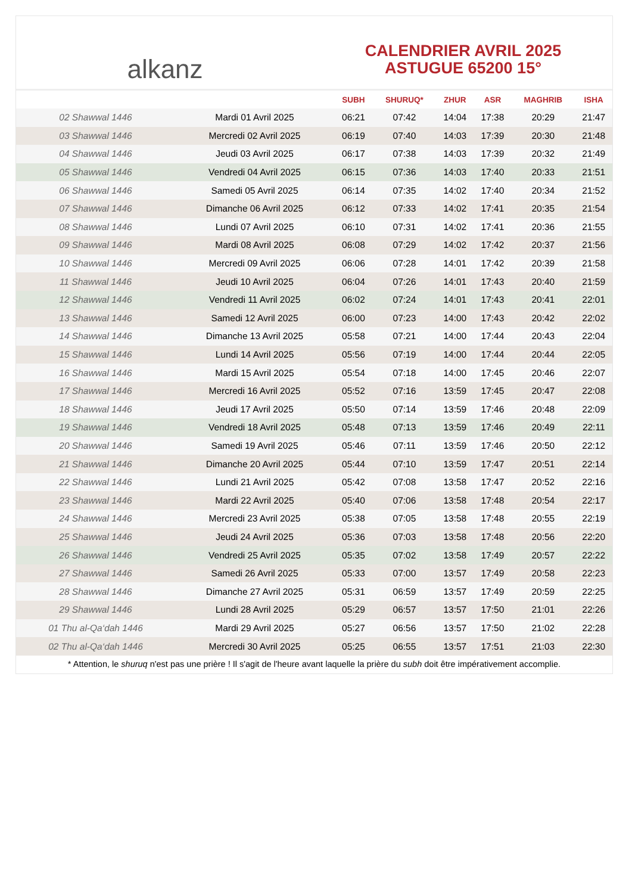alkanz
CALENDRIER AVRIL 2025
ASTUGUE 65200 15°
| | | SUBH | SHURUQ* | ZHUR | ASR | MAGHRIB | ISHA |
| --- | --- | --- | --- | --- | --- | --- | --- |
| 02 Shawwal 1446 | Mardi 01 Avril 2025 | 06:21 | 07:42 | 14:04 | 17:38 | 20:29 | 21:47 |
| 03 Shawwal 1446 | Mercredi 02 Avril 2025 | 06:19 | 07:40 | 14:03 | 17:39 | 20:30 | 21:48 |
| 04 Shawwal 1446 | Jeudi 03 Avril 2025 | 06:17 | 07:38 | 14:03 | 17:39 | 20:32 | 21:49 |
| 05 Shawwal 1446 | Vendredi 04 Avril 2025 | 06:15 | 07:36 | 14:03 | 17:40 | 20:33 | 21:51 |
| 06 Shawwal 1446 | Samedi 05 Avril 2025 | 06:14 | 07:35 | 14:02 | 17:40 | 20:34 | 21:52 |
| 07 Shawwal 1446 | Dimanche 06 Avril 2025 | 06:12 | 07:33 | 14:02 | 17:41 | 20:35 | 21:54 |
| 08 Shawwal 1446 | Lundi 07 Avril 2025 | 06:10 | 07:31 | 14:02 | 17:41 | 20:36 | 21:55 |
| 09 Shawwal 1446 | Mardi 08 Avril 2025 | 06:08 | 07:29 | 14:02 | 17:42 | 20:37 | 21:56 |
| 10 Shawwal 1446 | Mercredi 09 Avril 2025 | 06:06 | 07:28 | 14:01 | 17:42 | 20:39 | 21:58 |
| 11 Shawwal 1446 | Jeudi 10 Avril 2025 | 06:04 | 07:26 | 14:01 | 17:43 | 20:40 | 21:59 |
| 12 Shawwal 1446 | Vendredi 11 Avril 2025 | 06:02 | 07:24 | 14:01 | 17:43 | 20:41 | 22:01 |
| 13 Shawwal 1446 | Samedi 12 Avril 2025 | 06:00 | 07:23 | 14:00 | 17:43 | 20:42 | 22:02 |
| 14 Shawwal 1446 | Dimanche 13 Avril 2025 | 05:58 | 07:21 | 14:00 | 17:44 | 20:43 | 22:04 |
| 15 Shawwal 1446 | Lundi 14 Avril 2025 | 05:56 | 07:19 | 14:00 | 17:44 | 20:44 | 22:05 |
| 16 Shawwal 1446 | Mardi 15 Avril 2025 | 05:54 | 07:18 | 14:00 | 17:45 | 20:46 | 22:07 |
| 17 Shawwal 1446 | Mercredi 16 Avril 2025 | 05:52 | 07:16 | 13:59 | 17:45 | 20:47 | 22:08 |
| 18 Shawwal 1446 | Jeudi 17 Avril 2025 | 05:50 | 07:14 | 13:59 | 17:46 | 20:48 | 22:09 |
| 19 Shawwal 1446 | Vendredi 18 Avril 2025 | 05:48 | 07:13 | 13:59 | 17:46 | 20:49 | 22:11 |
| 20 Shawwal 1446 | Samedi 19 Avril 2025 | 05:46 | 07:11 | 13:59 | 17:46 | 20:50 | 22:12 |
| 21 Shawwal 1446 | Dimanche 20 Avril 2025 | 05:44 | 07:10 | 13:59 | 17:47 | 20:51 | 22:14 |
| 22 Shawwal 1446 | Lundi 21 Avril 2025 | 05:42 | 07:08 | 13:58 | 17:47 | 20:52 | 22:16 |
| 23 Shawwal 1446 | Mardi 22 Avril 2025 | 05:40 | 07:06 | 13:58 | 17:48 | 20:54 | 22:17 |
| 24 Shawwal 1446 | Mercredi 23 Avril 2025 | 05:38 | 07:05 | 13:58 | 17:48 | 20:55 | 22:19 |
| 25 Shawwal 1446 | Jeudi 24 Avril 2025 | 05:36 | 07:03 | 13:58 | 17:48 | 20:56 | 22:20 |
| 26 Shawwal 1446 | Vendredi 25 Avril 2025 | 05:35 | 07:02 | 13:58 | 17:49 | 20:57 | 22:22 |
| 27 Shawwal 1446 | Samedi 26 Avril 2025 | 05:33 | 07:00 | 13:57 | 17:49 | 20:58 | 22:23 |
| 28 Shawwal 1446 | Dimanche 27 Avril 2025 | 05:31 | 06:59 | 13:57 | 17:49 | 20:59 | 22:25 |
| 29 Shawwal 1446 | Lundi 28 Avril 2025 | 05:29 | 06:57 | 13:57 | 17:50 | 21:01 | 22:26 |
| 01 Thu al-Qa‘dah 1446 | Mardi 29 Avril 2025 | 05:27 | 06:56 | 13:57 | 17:50 | 21:02 | 22:28 |
| 02 Thu al-Qa‘dah 1446 | Mercredi 30 Avril 2025 | 05:25 | 06:55 | 13:57 | 17:51 | 21:03 | 22:30 |
* Attention, le shuruq n'est pas une prière ! Il s'agit de l'heure avant laquelle la prière du subh doit être impérativement accomplie.